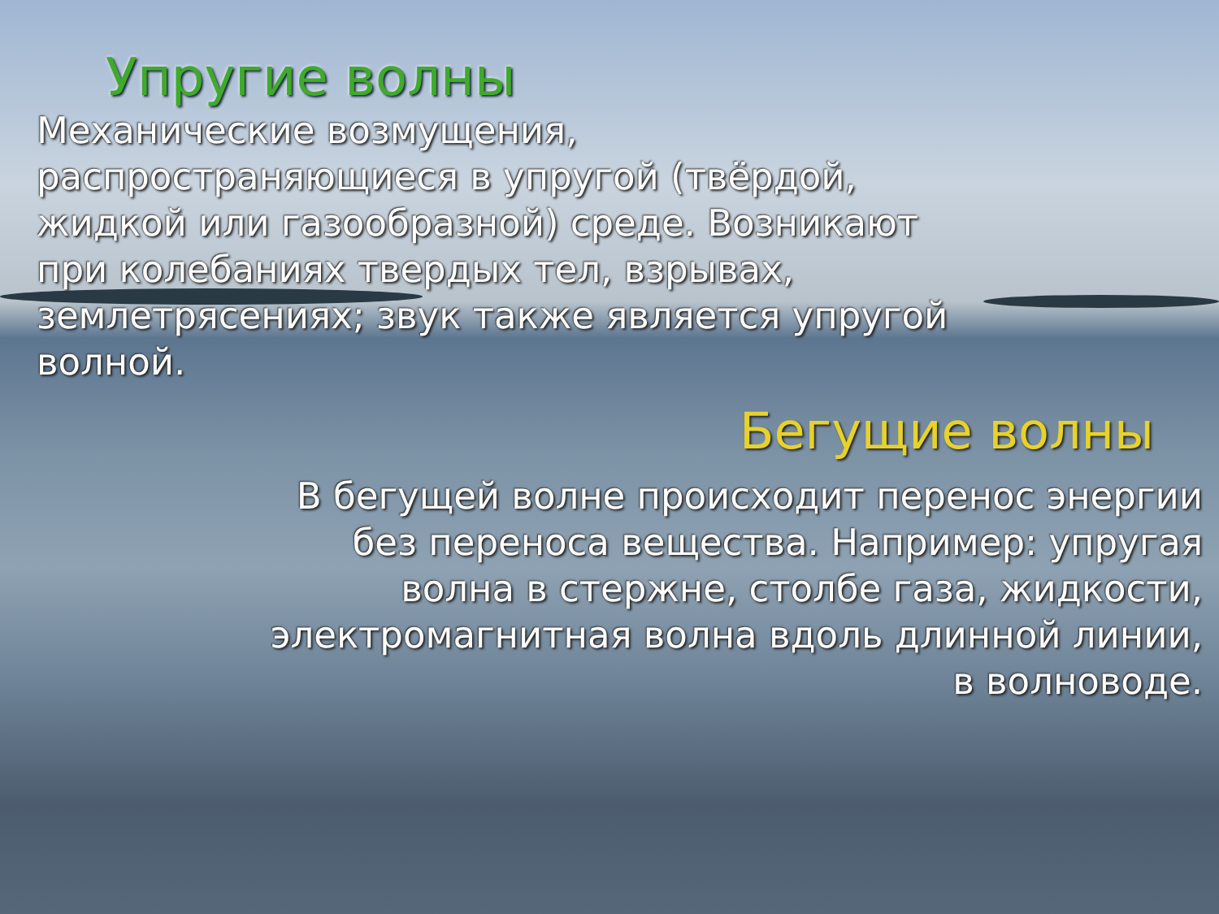Упругие волны
Механические возмущения,
распространяющиеся в упругой (твёрдой,
жидкой или газообразной) среде. Возникают
при колебаниях твердых тел, взрывах,
землетрясениях; звук также является упругой
волной.
Бегущие волны
В бегущей волне происходит перенос энергии
без переноса вещества. Например: упругая
волна в стержне, столбе газа, жидкости,
электромагнитная волна вдоль длинной линии,
в волноводе.